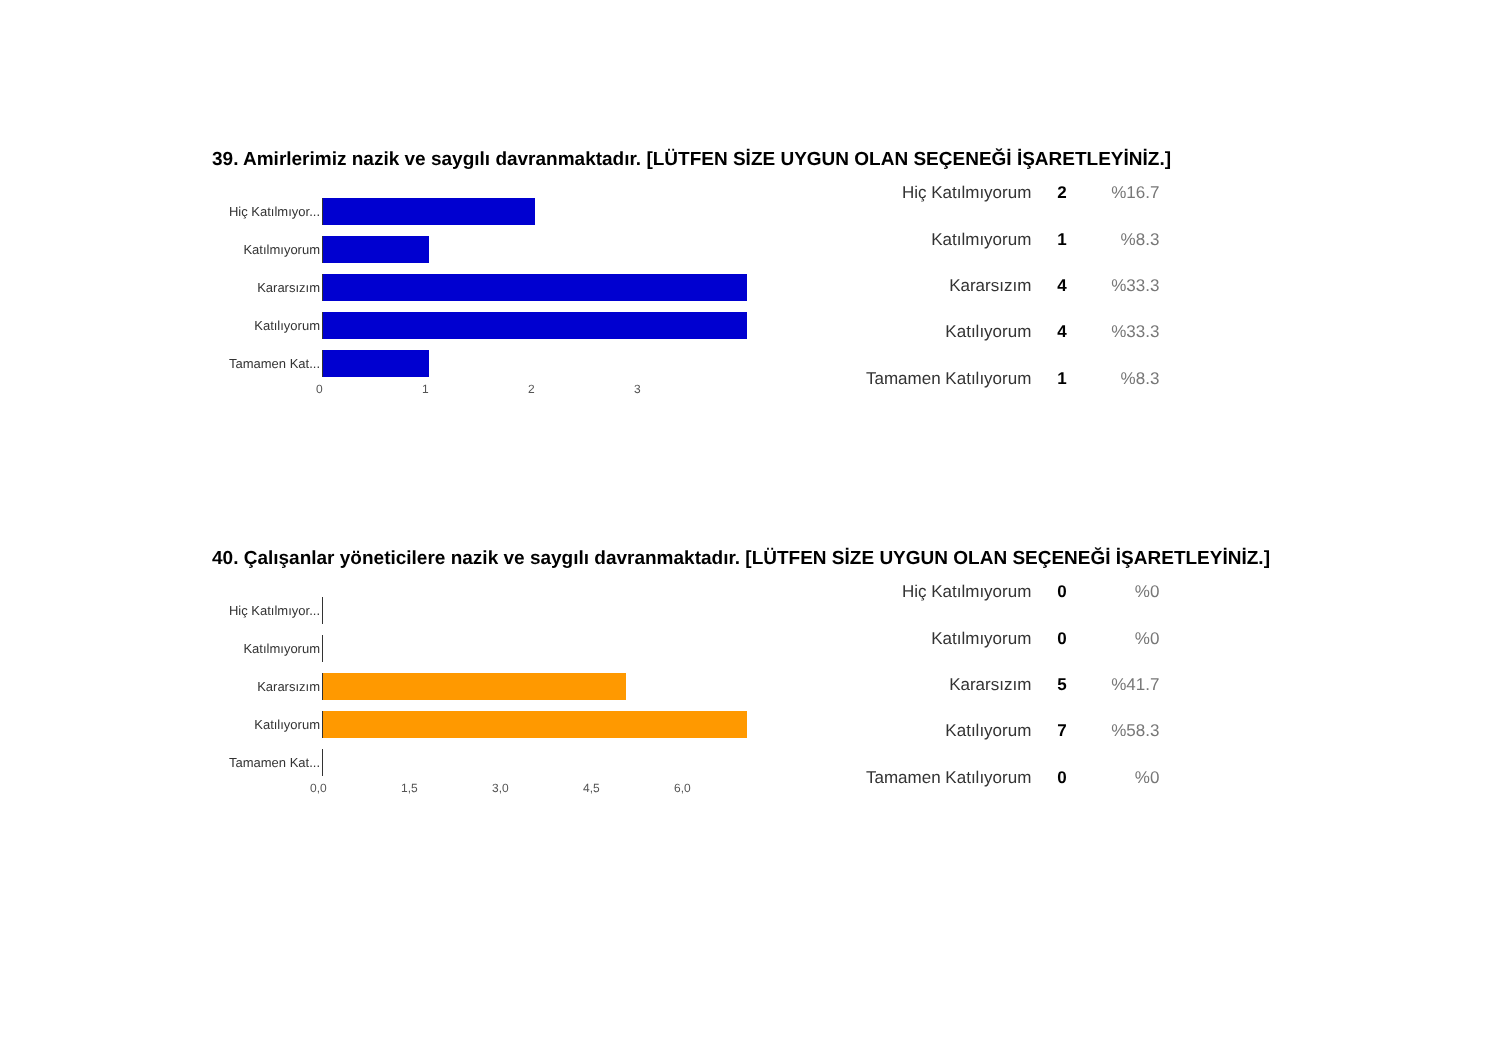39. Amirlerimiz nazik ve saygılı davranmaktadır. [LÜTFEN SİZE UYGUN OLAN SEÇENEĞİ İŞARETLEYİNİZ.]
Hiç Katılmıyor...
Katılmıyorum
Kararsızım
Katılıyorum
Tamamen Kat...
0 1 2 3
| Hiç Katılmıyorum | 2 | %16.7 |
| Katılmıyorum | 1 | %8.3 |
| Kararsızım | 4 | %33.3 |
| Katılıyorum | 4 | %33.3 |
| Tamamen Katılıyorum | 1 | %8.3 |
40. Çalışanlar yöneticilere nazik ve saygılı davranmaktadır. [LÜTFEN SİZE UYGUN OLAN SEÇENEĞİ İŞARETLEYİNİZ.]
Hiç Katılmıyor...
Katılmıyorum
Kararsızım
Katılıyorum
Tamamen Kat...
0,0 1,5 3,0 4,5 6,0
| Hiç Katılmıyorum | 0 | %0 |
| Katılmıyorum | 0 | %0 |
| Kararsızım | 5 | %41.7 |
| Katılıyorum | 7 | %58.3 |
| Tamamen Katılıyorum | 0 | %0 |